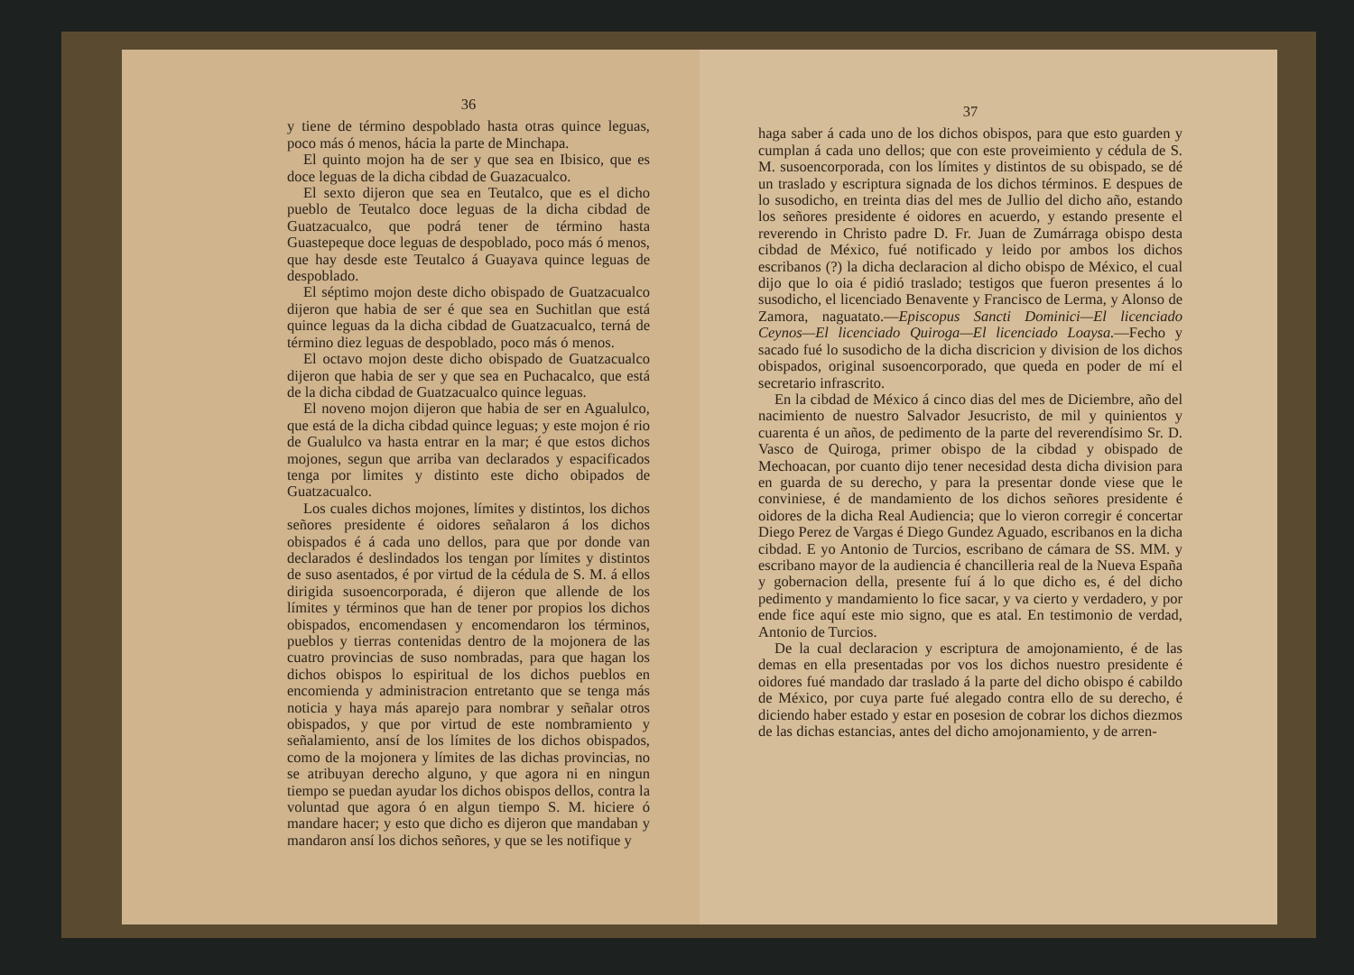36
y tiene de término despoblado hasta otras quince leguas, poco más ó menos, hácia la parte de Minchapa.
El quinto mojon ha de ser y que sea en Ibisico, que es doce leguas de la dicha cibdad de Guazacualco.
El sexto dijeron que sea en Teutalco, que es el dicho pueblo de Teutalco doce leguas de la dicha cibdad de Guatzacualco, que podrá tener de término hasta Guastepeque doce leguas de despoblado, poco más ó menos, que hay desde este Teutalco á Guayava quince leguas de despoblado.
El séptimo mojon deste dicho obispado de Guatzacualco dijeron que habia de ser é que sea en Suchitlan que está quince leguas da la dicha cibdad de Guatzacualco, terná de término diez leguas de despoblado, poco más ó menos.
El octavo mojon deste dicho obispado de Guatzacualco dijeron que habia de ser y que sea en Puchacalco, que está de la dicha cibdad de Guatzacualco quince leguas.
El noveno mojon dijeron que habia de ser en Agualulco, que está de la dicha cibdad quince leguas; y este mojon é rio de Gualulco va hasta entrar en la mar; é que estos dichos mojones, segun que arriba van declarados y espacificados tenga por limites y distinto este dicho obipados de Guatzacualco.
Los cuales dichos mojones, límites y distintos, los dichos señores presidente é oidores señalaron á los dichos obispados é á cada uno dellos, para que por donde van declarados é deslindados los tengan por límites y distintos de suso asentados, é por virtud de la cédula de S. M. á ellos dirigida susoencorporada, é dijeron que allende de los límites y términos que han de tener por propios los dichos obispados, encomendasen y encomendaron los términos, pueblos y tierras contenidas dentro de la mojonera de las cuatro provincias de suso nombradas, para que hagan los dichos obispos lo espiritual de los dichos pueblos en encomienda y administracion entretanto que se tenga más noticia y haya más aparejo para nombrar y señalar otros obispados, y que por virtud de este nombramiento y señalamiento, ansí de los límites de los dichos obispados, como de la mojonera y límites de las dichas provincias, no se atribuyan derecho alguno, y que agora ni en ningun tiempo se puedan ayudar los dichos obispos dellos, contra la voluntad que agora ó en algun tiempo S. M. hiciere ó mandare hacer; y esto que dicho es dijeron que mandaban y mandaron ansí los dichos señores, y que se les notifique y
37
haga saber á cada uno de los dichos obispos, para que esto guarden y cumplan á cada uno dellos; que con este proveimiento y cédula de S. M. susoencorporada, con los límites y distintos de su obispado, se dé un traslado y escriptura signada de los dichos términos. E despues de lo susodicho, en treinta dias del mes de Jullio del dicho año, estando los señores presidente é oidores en acuerdo, y estando presente el reverendo in Christo padre D. Fr. Juan de Zumárraga obispo desta cibdad de México, fué notificado y leido por ambos los dichos escribanos (?) la dicha declaracion al dicho obispo de México, el cual dijo que lo oia é pidió traslado; testigos que fueron presentes á lo susodicho, el licenciado Benavente y Francisco de Lerma, y Alonso de Zamora, naguatato.—Episcopus Sancti Dominici—El licenciado Ceynos—El licenciado Quiroga—El licenciado Loaysa.—Fecho y sacado fué lo susodicho de la dicha discricion y division de los dichos obispados, original susoencorporado, que queda en poder de mí el secretario infrascrito.
En la cibdad de México á cinco dias del mes de Diciembre, año del nacimiento de nuestro Salvador Jesucristo, de mil y quinientos y cuarenta é un años, de pedimento de la parte del reverendísimo Sr. D. Vasco de Quiroga, primer obispo de la cibdad y obispado de Mechoacan, por cuanto dijo tener necesidad desta dicha division para en guarda de su derecho, y para la presentar donde viese que le conviniese, é de mandamiento de los dichos señores presidente é oidores de la dicha Real Audiencia; que lo vieron corregir é concertar Diego Perez de Vargas é Diego Gundez Aguado, escribanos en la dicha cibdad. E yo Antonio de Turcios, escribano de cámara de SS. MM. y escribano mayor de la audiencia é chancilleria real de la Nueva España y gobernacion della, presente fuí á lo que dicho es, é del dicho pedimento y mandamiento lo fice sacar, y va cierto y verdadero, y por ende fice aquí este mio signo, que es atal. En testimonio de verdad, Antonio de Turcios.
De la cual declaracion y escriptura de amojonamiento, é de las demas en ella presentadas por vos los dichos nuestro presidente é oidores fué mandado dar traslado á la parte del dicho obispo é cabildo de México, por cuya parte fué alegado contra ello de su derecho, é diciendo haber estado y estar en posesion de cobrar los dichos diezmos de las dichas estancias, antes del dicho amojonamiento, y de arren-